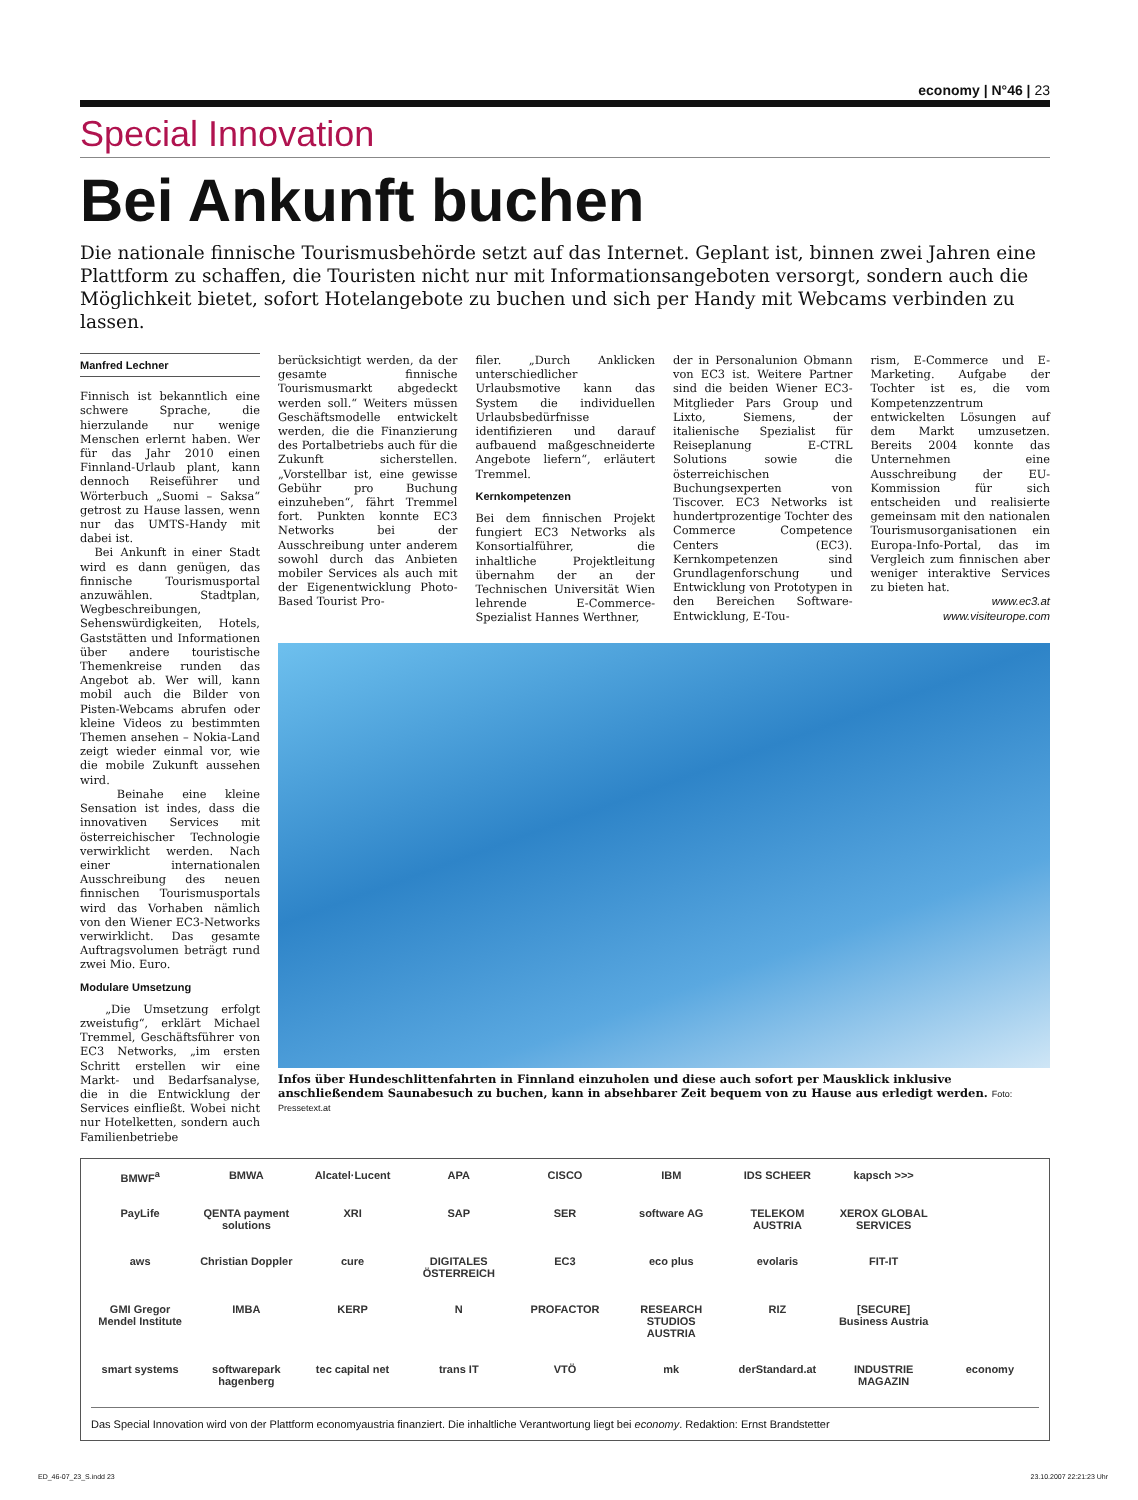economy | N°46 | 23
Special Innovation
Bei Ankunft buchen
Die nationale finnische Tourismusbehörde setzt auf das Internet. Geplant ist, binnen zwei Jahren eine Plattform zu schaffen, die Touristen nicht nur mit Informationsangeboten versorgt, sondern auch die Möglichkeit bietet, sofort Hotelangebote zu buchen und sich per Handy mit Webcams verbinden zu lassen.
Manfred Lechner
Finnisch ist bekanntlich eine schwere Sprache, die hierzulande nur wenige Menschen erlernt haben. Wer für das Jahr 2010 einen Finnland-Urlaub plant, kann dennoch Reiseführer und Wörterbuch „Suomi – Saksa“ getrost zu Hause lassen, wenn nur das UMTS-Handy mit dabei ist.
Bei Ankunft in einer Stadt wird es dann genügen, das finnische Tourismusportal anzuwählen. Stadtplan, Wegbeschreibungen, Sehenswürdigkeiten, Hotels, Gaststätten und Informationen über andere touristische Themenkreise runden das Angebot ab. Wer will, kann mobil auch die Bilder von Pisten-Webcams abrufen oder kleine Videos zu bestimmten Themen ansehen – Nokia-Land zeigt wieder einmal vor, wie die mobile Zukunft aussehen wird.
Beinahe eine kleine Sensation ist indes, dass die innovativen Services mit österreichischer Technologie verwirklicht werden. Nach einer internationalen Ausschreibung des neuen finnischen Tourismusportals wird das Vorhaben nämlich von den Wiener EC3-Networks verwirklicht. Das gesamte Auftragsvolumen beträgt rund zwei Mio. Euro.
Modulare Umsetzung
„Die Umsetzung erfolgt zweistufig“, erklärt Michael Tremmel, Geschäftsführer von EC3 Networks, „im ersten Schritt erstellen wir eine Markt- und Bedarfsanalyse, die in die Entwicklung der Services einfließt. Wobei nicht nur Hotelketten, sondern auch Familienbetriebe
berücksichtigt werden, da der gesamte finnische Tourismusmarkt abgedeckt werden soll.“ Weiters müssen Geschäftsmodelle entwickelt werden, die die Finanzierung des Portalbetriebs auch für die Zukunft sicherstellen. „Vorstellbar ist, eine gewisse Gebühr pro Buchung einzuheben“, fährt Tremmel fort. Punkten konnte EC3 Networks bei der Ausschreibung unter anderem sowohl durch das Anbieten mobiler Services als auch mit der Eigenentwicklung Photo-Based Tourist Pro-
filer. „Durch Anklicken unterschiedlicher Urlaubsmotive kann das System die individuellen Urlaubsbedürfnisse identifizieren und darauf aufbauend maßgeschneiderte Angebote liefern“, erläutert Tremmel.
Kernkompetenzen
Bei dem finnischen Projekt fungiert EC3 Networks als Konsortialführer, die inhaltliche Projektleitung übernahm der an der Technischen Universität Wien lehrende E-Commerce-Spezialist Hannes Werthner,
der in Personalunion Obmann von EC3 ist. Weitere Partner sind die beiden Wiener EC3-Mitglieder Pars Group und Lixto, Siemens, der italienische Spezialist für Reiseplanung E-CTRL Solutions sowie die österreichischen Buchungsexperten von Tiscover. EC3 Networks ist hundertprozentige Tochter des Commerce Competence Centers (EC3). Kernkompetenzen sind Grundlagenforschung und Entwicklung von Prototypen in den Bereichen Software-Entwicklung, E-Tou-
rism, E-Commerce und E-Marketing. Aufgabe der Tochter ist es, die vom Kompetenzzentrum entwickelten Lösungen auf dem Markt umzusetzen. Bereits 2004 konnte das Unternehmen eine Ausschreibung der EU-Kommission für sich entscheiden und realisierte gemeinsam mit den nationalen Tourismusorganisationen ein Europa-Info-Portal, das im Vergleich zum finnischen aber weniger interaktive Services zu bieten hat.
www.ec3.at
www.visiteurope.com
Infos über Hundeschlittenfahrten in Finnland einzuholen und diese auch sofort per Mausklick inklusive anschließendem Saunabesuch zu buchen, kann in absehbarer Zeit bequem von zu Hause aus erledigt werden. Foto: Pressetext.at
BMWF<sup>a</sup>
BMWA
Alcatel·Lucent
APA
CISCO
IBM
IDS SCHEER
kapsch >>>
PayLife
QENTA payment solutions
XRI
SAP
SER
software AG
TELEKOM AUSTRIA
XEROX GLOBAL SERVICES
aws
Christian Doppler
cure
DIGITALES ÖSTERREICH
EC3
eco plus
evolaris
FIT-IT
GMI Gregor Mendel Institute
IMBA
KERP
N
PROFACTOR
RESEARCH STUDIOS AUSTRIA
RIZ
[SECURE] Business Austria
smart systems
softwarepark hagenberg
tec capital net
trans IT
VTÖ
mk
derStandard.at
INDUSTRIE MAGAZIN
economy
Das Special Innovation wird von der Plattform economyaustria finanziert. Die inhaltliche Verantwortung liegt bei economy. Redaktion: Ernst Brandstetter
ED_46-07_23_S.indd 23 23.10.2007 22:21:23 Uhr